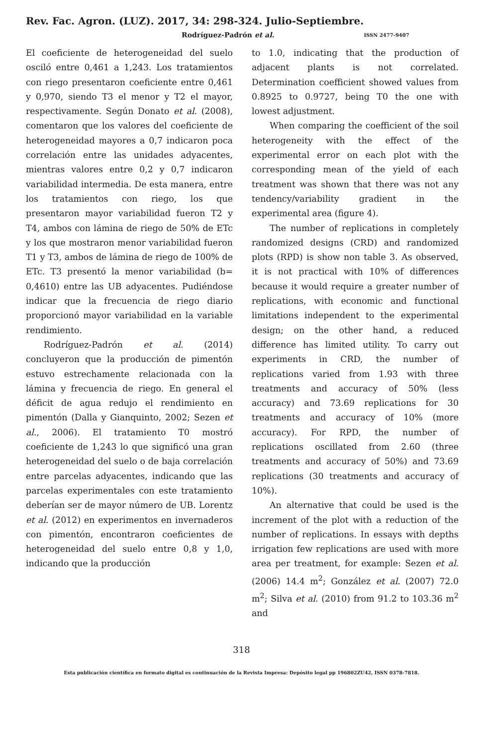Rev. Fac. Agron. (LUZ). 2017, 34: 298-324. Julio-Septiembre.
Rodríguez-Padrón et al. ISSN 2477-9407
El coeficiente de heterogeneidad del suelo osciló entre 0,461 a 1,243. Los tratamientos con riego presentaron coeficiente entre 0,461 y 0,970, siendo T3 el menor y T2 el mayor, respectivamente. Según Donato et al. (2008), comentaron que los valores del coeficiente de heterogeneidad mayores a 0,7 indicaron poca correlación entre las unidades adyacentes, mientras valores entre 0,2 y 0,7 indicaron variabilidad intermedia. De esta manera, entre los tratamientos con riego, los que presentaron mayor variabilidad fueron T2 y T4, ambos con lámina de riego de 50% de ETc y los que mostraron menor variabilidad fueron T1 y T3, ambos de lámina de riego de 100% de ETc. T3 presentó la menor variabilidad (b= 0,4610) entre las UB adyacentes. Pudiéndose indicar que la frecuencia de riego diario proporcionó mayor variabilidad en la variable rendimiento.
Rodríguez-Padrón et al. (2014) concluyeron que la producción de pimentón estuvo estrechamente relacionada con la lámina y frecuencia de riego. En general el déficit de agua redujo el rendimiento en pimentón (Dalla y Gianquinto, 2002; Sezen et al., 2006). El tratamiento T0 mostró coeficiente de 1,243 lo que significó una gran heterogeneidad del suelo o de baja correlación entre parcelas adyacentes, indicando que las parcelas experimentales con este tratamiento deberían ser de mayor número de UB. Lorentz et al. (2012) en experimentos en invernaderos con pimentón, encontraron coeficientes de heterogeneidad del suelo entre 0,8 y 1,0, indicando que la producción
to 1.0, indicating that the production of adjacent plants is not correlated. Determination coefficient showed values from 0.8925 to 0.9727, being T0 the one with lowest adjustment.
When comparing the coefficient of the soil heterogeneity with the effect of the experimental error on each plot with the corresponding mean of the yield of each treatment was shown that there was not any tendency/variability gradient in the experimental area (figure 4).
The number of replications in completely randomized designs (CRD) and randomized plots (RPD) is show non table 3. As observed, it is not practical with 10% of differences because it would require a greater number of replications, with economic and functional limitations independent to the experimental design; on the other hand, a reduced difference has limited utility. To carry out experiments in CRD, the number of replications varied from 1.93 with three treatments and accuracy of 50% (less accuracy) and 73.69 replications for 30 treatments and accuracy of 10% (more accuracy). For RPD, the number of replications oscillated from 2.60 (three treatments and accuracy of 50%) and 73.69 replications (30 treatments and accuracy of 10%).
An alternative that could be used is the increment of the plot with a reduction of the number of replications. In essays with depths irrigation few replications are used with more area per treatment, for example: Sezen et al. (2006) 14.4 m<sup>2</sup>; González et al. (2007) 72.0 m<sup>2</sup>; Silva et al. (2010) from 91.2 to 103.36 m<sup>2</sup> and
318
Esta publicación científica en formato digital es continuación de la Revista Impresa: Depósito legal pp 196802ZU42, ISSN 0378-7818.